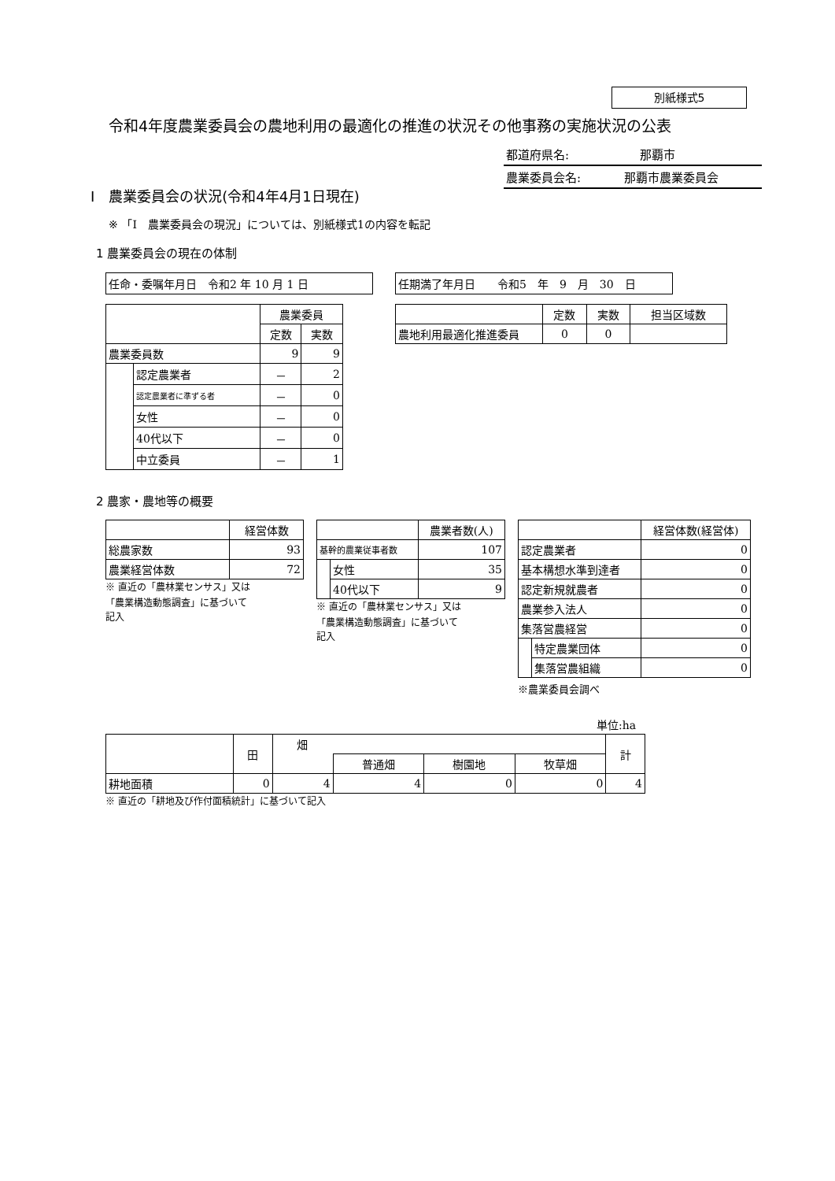別紙様式5
令和4年度農業委員会の農地利用の最適化の推進の状況その他事務の実施状況の公表
都道府県名: 那覇市
農業委員会名: 那覇市農業委員会
Ⅰ　農業委員会の状況(令和4年4月1日現在)
※ 「Ⅰ　農業委員会の現況」については、別紙様式1の内容を転記
1 農業委員会の現在の体制
任命・委嘱年月日　令和2 年 10 月 1 日 任期満了年月日　　令和5　年　9　月　30　日
| | | 農業委員 | |
| | | 定数 | 実数 |
| 農業委員数 | | 9 | 9 |
| | 認定農業者 | － | 2 |
| | 認定農業者に準ずる者 | － | 0 |
| | 女性 | － | 0 |
| | 40代以下 | － | 0 |
| | 中立委員 | － | 1 |
| | 定数 | 実数 | 担当区域数 |
| 農地利用最適化推進委員 | 0 | 0 | |
2 農家・農地等の概要
| | 経営体数 |
| 総農家数 | 93 |
| 農業経営体数 | 72 |
※ 直近の「農林業センサス」又は
「農業構造動態調査」に基づいて
記入
| | | 農業者数(人) |
| 基幹的農業従事者数 | | 107 |
| | 女性 | 35 |
| | 40代以下 | 9 |
※ 直近の「農林業センサス」又は
「農業構造動態調査」に基づいて
記入
| | | 経営体数(経営体) |
| 認定農業者 | | 0 |
| 基本構想水準到達者 | | 0 |
| 認定新規就農者 | | 0 |
| 農業参入法人 | | 0 |
| 集落営農経営 | | 0 |
| | 特定農業団体 | 0 |
| | 集落営農組織 | 0 |
※農業委員会調べ
単位:ha
| | 田 | 畑 | | | | 計 |
| | | | 普通畑 | 樹園地 | 牧草畑 | |
| 耕地面積 | 0 | 4 | 4 | 0 | 0 | 4 |
※ 直近の「耕地及び作付面積統計」に基づいて記入